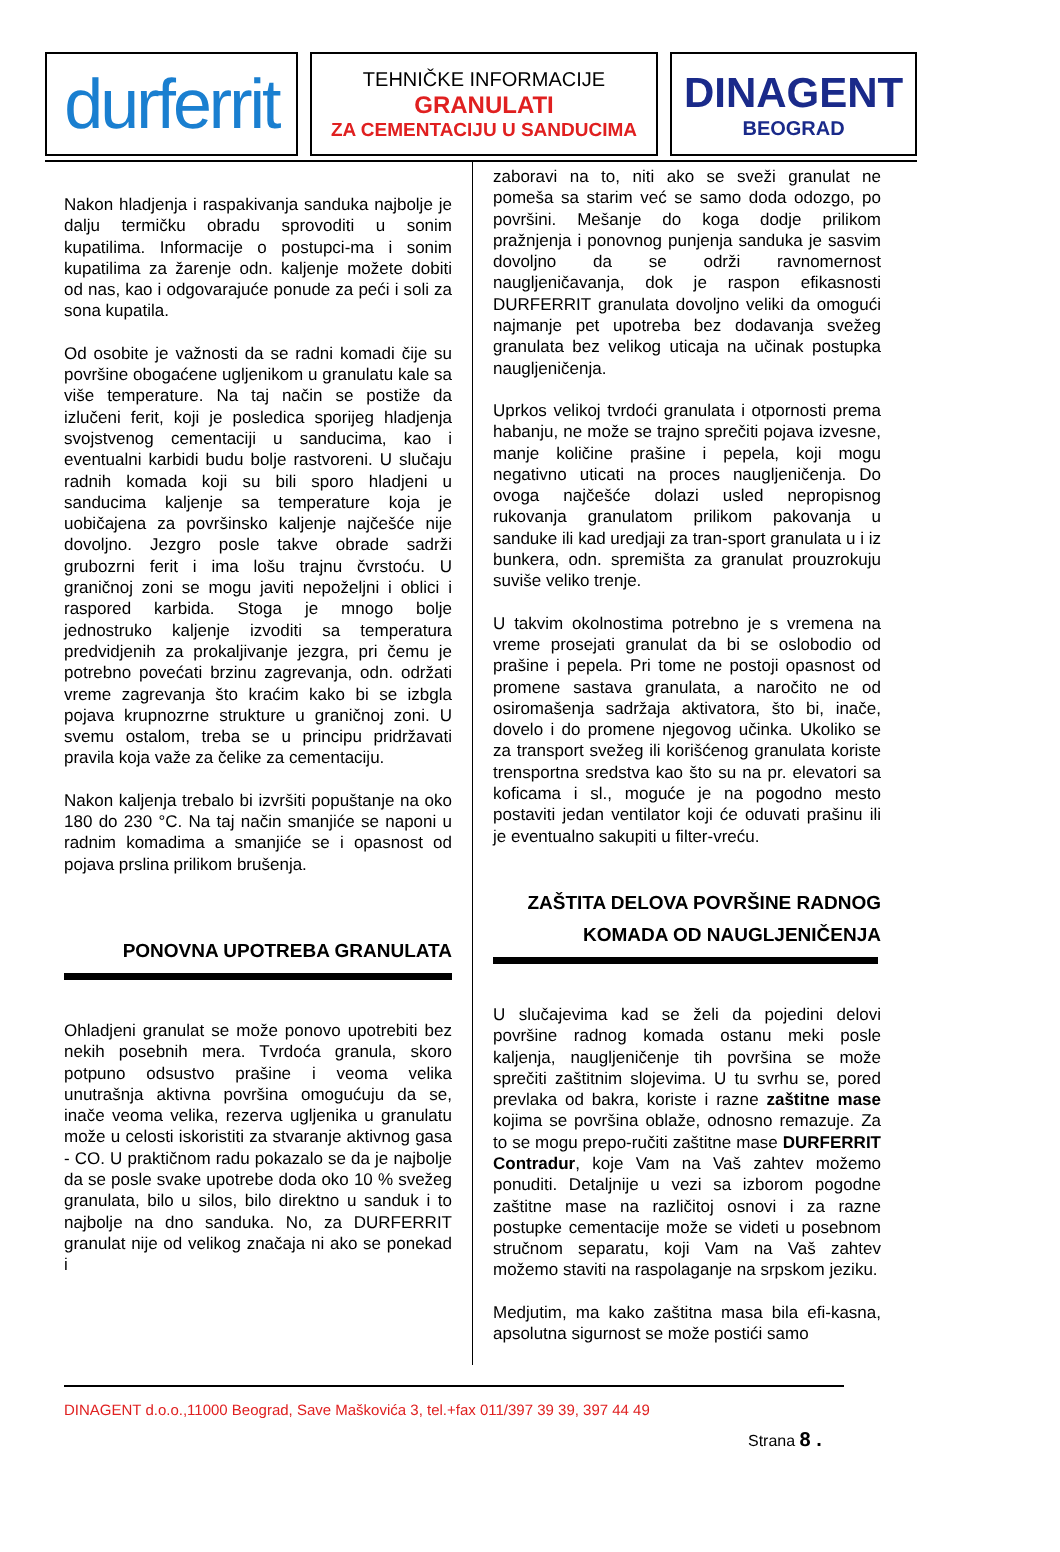durferrit
TEHNIČKE INFORMACIJE
GRANULATI
ZA CEMENTACIJU U SANDUCIMA
DINAGENT
BEOGRAD
Nakon hladjenja i raspakivanja sanduka najbolje je dalju termičku obradu sprovoditi u sonim kupatilima. Informacije o postupci-ma i sonim kupatilima za žarenje odn. kaljenje možete dobiti od nas, kao i odgovarajuće ponude za peći i soli za sona kupatila.
Od osobite je važnosti da se radni komadi čije su površine obogaćene ugljenikom u granulatu kale sa više temperature. Na taj način se postiže da izlučeni ferit, koji je posledica sporijeg hladjenja svojstvenog cementaciji u sanducima, kao i eventualni karbidi budu bolje rastvoreni. U slučaju radnih komada koji su bili sporo hladjeni u sanducima kaljenje sa temperature koja je uobičajena za površinsko kaljenje najčešće nije dovoljno. Jezgro posle takve obrade sadrži grubozrni ferit i ima lošu trajnu čvrstoću. U graničnoj zoni se mogu javiti nepoželjni i oblici i raspored karbida. Stoga je mnogo bolje jednostruko kaljenje izvoditi sa temperatura predvidjenih za prokaljivanje jezgra, pri čemu je potrebno povećati brzinu zagrevanja, odn. održati vreme zagrevanja što kraćim kako bi se izbgla pojava krupnozrne strukture u graničnoj zoni. U svemu ostalom, treba se u principu pridržavati pravila koja važe za čelike za cementaciju.
Nakon kaljenja trebalo bi izvršiti popuštanje na oko 180 do 230 °C. Na taj način smanjiće se naponi u radnim komadima a smanjiće se i opasnost od pojava prslina prilikom brušenja.
PONOVNA UPOTREBA GRANULATA
Ohladjeni granulat se može ponovo upotrebiti bez nekih posebnih mera. Tvrdoća granula, skoro potpuno odsustvo prašine i veoma velika unutrašnja aktivna površina omogućuju da se, inače veoma velika, rezerva ugljenika u granulatu može u celosti iskoristiti za stvaranje aktivnog gasa - CO. U praktičnom radu pokazalo se da je najbolje da se posle svake upotrebe doda oko 10 % svežeg granulata, bilo u silos, bilo direktno u sanduk i to najbolje na dno sanduka. No, za DURFERRIT granulat nije od velikog značaja ni ako se ponekad i
zaboravi na to, niti ako se sveži granulat ne pomeša sa starim već se samo doda odozgo, po površini. Mešanje do koga dodje prilikom pražnjenja i ponovnog punjenja sanduka je sasvim dovoljno da se održi ravnomernost naugljeničavanja, dok je raspon efikasnosti DURFERRIT granulata dovoljno veliki da omogući najmanje pet upotreba bez dodavanja svežeg granulata bez velikog uticaja na učinak postupka naugljeničenja.
Uprkos velikoj tvrdoći granulata i otpornosti prema habanju, ne može se trajno sprečiti pojava izvesne, manje količine prašine i pepela, koji mogu negativno uticati na proces naugljeničenja. Do ovoga najčešće dolazi usled nepropisnog rukovanja granulatom prilikom pakovanja u sanduke ili kad uredjaji za tran-sport granulata u i iz bunkera, odn. spremišta za granulat prouzrokuju suviše veliko trenje.
U takvim okolnostima potrebno je s vremena na vreme prosejati granulat da bi se oslobodio od prašine i pepela. Pri tome ne postoji opasnost od promene sastava granulata, a naročito ne od osiromašenja sadržaja aktivatora, što bi, inače, dovelo i do promene njegovog učinka. Ukoliko se za transport svežeg ili korišćenog granulata koriste trensportna sredstva kao što su na pr. elevatori sa koficama i sl., moguće je na pogodno mesto postaviti jedan ventilator koji će oduvati prašinu ili je eventualno sakupiti u filter-vreću.
ZAŠTITA DELOVA POVRŠINE RADNOG
KOMADA OD NAUGLJENIČENJA
U slučajevima kad se želi da pojedini delovi površine radnog komada ostanu meki posle kaljenja, naugljeničenje tih površina se može sprečiti zaštitnim slojevima. U tu svrhu se, pored prevlaka od bakra, koriste i razne zaštitne mase kojima se površina oblaže, odnosno remazuje. Za to se mogu prepo-ručiti zaštitne mase DURFERRIT Contradur, koje Vam na Vaš zahtev možemo ponuditi. Detaljnije u vezi sa izborom pogodne zaštitne mase na različitoj osnovi i za razne postupke cementacije može se videti u posebnom stručnom separatu, koji Vam na Vaš zahtev možemo staviti na raspolaganje na srpskom jeziku.
Medjutim, ma kako zaštitna masa bila efi-kasna, apsolutna sigurnost se može postići samo
DINAGENT d.o.o.,11000 Beograd, Save Maškovića 3, tel.+fax 011/397 39 39, 397 44 49
Strana 8 .